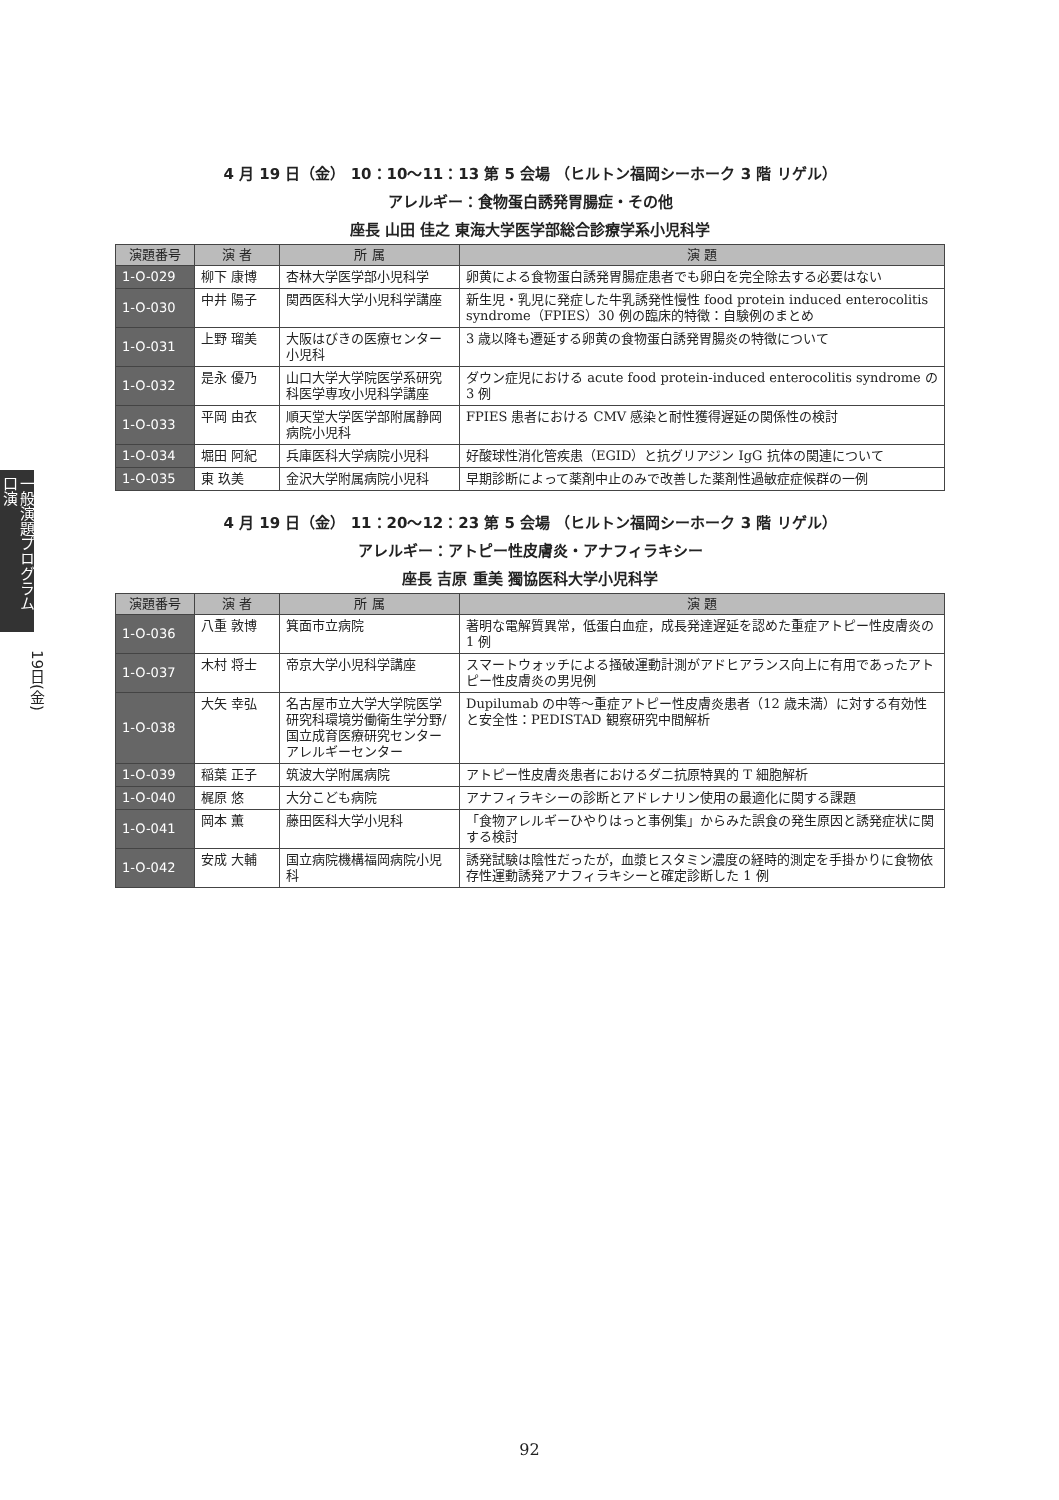一般演題プログラム 口演
19日(金)
4 月 19 日（金） 10：10〜11：13 第 5 会場 （ヒルトン福岡シーホーク 3 階 リゲル）
アレルギー：食物蛋白誘発胃腸症・その他
座長 山田 佳之 東海大学医学部総合診療学系小児科学
| 演題番号 | 演 者 | 所 属 | 演 題 |
| --- | --- | --- | --- |
| 1-O-029 | 柳下 康博 | 杏林大学医学部小児科学 | 卵黄による食物蛋白誘発胃腸症患者でも卵白を完全除去する必要はない |
| 1-O-030 | 中井 陽子 | 関西医科大学小児科学講座 | 新生児・乳児に発症した牛乳誘発性慢性 food protein induced enterocolitis syndrome（FPIES）30 例の臨床的特徴：自験例のまとめ |
| 1-O-031 | 上野 瑠美 | 大阪はびきの医療センター小児科 | 3 歳以降も遷延する卵黄の食物蛋白誘発胃腸炎の特徴について |
| 1-O-032 | 是永 優乃 | 山口大学大学院医学系研究科医学専攻小児科学講座 | ダウン症児における acute food protein-induced enterocolitis syndrome の 3 例 |
| 1-O-033 | 平岡 由衣 | 順天堂大学医学部附属静岡病院小児科 | FPIES 患者における CMV 感染と耐性獲得遅延の関係性の検討 |
| 1-O-034 | 堀田 阿紀 | 兵庫医科大学病院小児科 | 好酸球性消化管疾患（EGID）と抗グリアジン IgG 抗体の関連について |
| 1-O-035 | 東 玖美 | 金沢大学附属病院小児科 | 早期診断によって薬剤中止のみで改善した薬剤性過敏症症候群の一例 |
4 月 19 日（金） 11：20〜12：23 第 5 会場 （ヒルトン福岡シーホーク 3 階 リゲル）
アレルギー：アトピー性皮膚炎・アナフィラキシー
座長 吉原 重美 獨協医科大学小児科学
| 演題番号 | 演 者 | 所 属 | 演 題 |
| --- | --- | --- | --- |
| 1-O-036 | 八重 敦博 | 箕面市立病院 | 著明な電解質異常，低蛋白血症，成長発達遅延を認めた重症アトピー性皮膚炎の 1 例 |
| 1-O-037 | 木村 将士 | 帝京大学小児科学講座 | スマートウォッチによる掻破運動計測がアドヒアランス向上に有用であったアトピー性皮膚炎の男児例 |
| 1-O-038 | 大矢 幸弘 | 名古屋市立大学大学院医学研究科環境労働衛生学分野/国立成育医療研究センターアレルギーセンター | Dupilumab の中等〜重症アトピー性皮膚炎患者（12 歳未満）に対する有効性と安全性：PEDISTAD 観察研究中間解析 |
| 1-O-039 | 稲葉 正子 | 筑波大学附属病院 | アトピー性皮膚炎患者におけるダニ抗原特異的 T 細胞解析 |
| 1-O-040 | 梶原 悠 | 大分こども病院 | アナフィラキシーの診断とアドレナリン使用の最適化に関する課題 |
| 1-O-041 | 岡本 薫 | 藤田医科大学小児科 | 「食物アレルギーひやりはっと事例集」からみた誤食の発生原因と誘発症状に関する検討 |
| 1-O-042 | 安成 大輔 | 国立病院機構福岡病院小児科 | 誘発試験は陰性だったが，血漿ヒスタミン濃度の経時的測定を手掛かりに食物依存性運動誘発アナフィラキシーと確定診断した 1 例 |
92